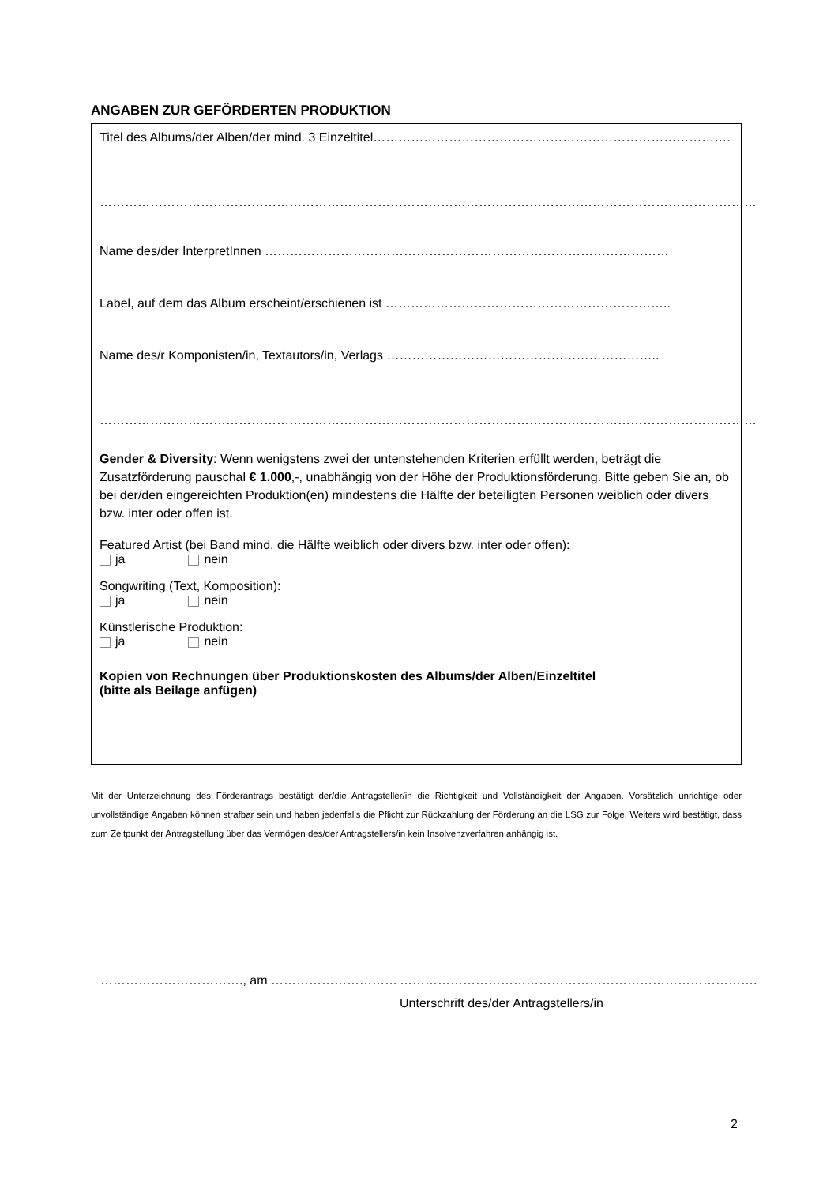ANGABEN ZUR GEFÖRDERTEN PRODUKTION
Titel des Albums/der Alben/der mind. 3 Einzeltitel………………………………………………………………………….
…………………………………………………………………………………………………………………………………………
Name des/der InterpretInnen ……………………………………………………………………………………
Label, auf dem das Album erscheint/erschienen ist …………………………………………………………..
Name des/r Komponisten/in, Textautors/in, Verlags ………………………………………………………..
…………………………………………………………………………………………………………………………………………
Gender & Diversity: Wenn wenigstens zwei der untenstehenden Kriterien erfüllt werden, beträgt die Zusatzförderung pauschal € 1.000,-, unabhängig von der Höhe der Produktionsförderung. Bitte geben Sie an, ob bei der/den eingereichten Produktion(en) mindestens die Hälfte der beteiligten Personen weiblich oder divers bzw. inter oder offen ist.
Featured Artist (bei Band mind. die Hälfte weiblich oder divers bzw. inter oder offen):
ja nein
Songwriting (Text, Komposition):
ja nein
Künstlerische Produktion:
ja nein
Kopien von Rechnungen über Produktionskosten des Albums/der Alben/Einzeltitel
(bitte als Beilage anfügen)
Mit der Unterzeichnung des Förderantrags bestätigt der/die Antragsteller/in die Richtigkeit und Vollständigkeit der Angaben. Vorsätzlich unrichtige oder unvollständige Angaben können strafbar sein und haben jedenfalls die Pflicht zur Rückzahlung der Förderung an die LSG zur Folge. Weiters wird bestätigt, dass zum Zeitpunkt der Antragstellung über das Vermögen des/der Antragstellers/in kein Insolvenzverfahren anhängig ist.
……………………………., am …………………………
………………………………………………………………………….
Unterschrift des/der Antragstellers/in
2